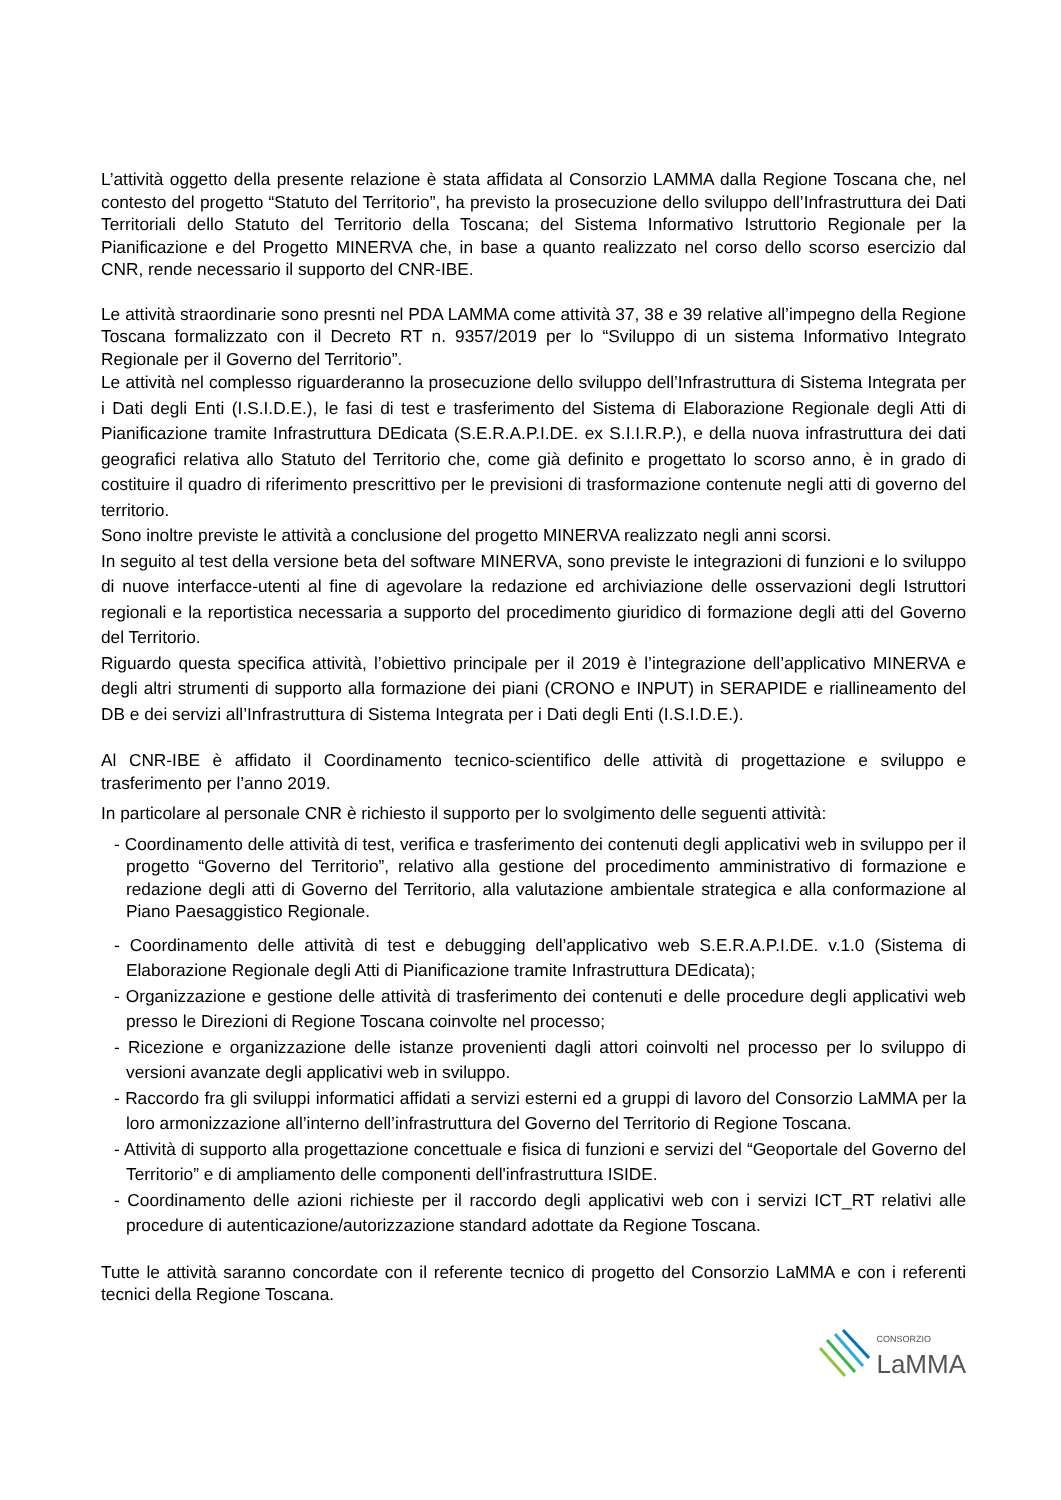L’attività oggetto della presente relazione è stata affidata al Consorzio LAMMA dalla Regione Toscana che, nel contesto del progetto “Statuto del Territorio”, ha previsto la prosecuzione dello sviluppo dell’Infrastruttura dei Dati Territoriali dello Statuto del Territorio della Toscana; del Sistema Informativo Istruttorio Regionale per la Pianificazione e del Progetto MINERVA che, in base a quanto realizzato nel corso dello scorso esercizio dal CNR, rende necessario il supporto del CNR-IBE.
Le attività straordinarie sono presnti nel PDA LAMMA come attività 37, 38 e 39 relative all’impegno della Regione Toscana formalizzato con il Decreto RT n. 9357/2019 per lo “Sviluppo di un sistema Informativo Integrato Regionale per il Governo del Territorio”.
Le attività nel complesso riguarderanno la prosecuzione dello sviluppo dell’Infrastruttura di Sistema Integrata per i Dati degli Enti (I.S.I.D.E.), le fasi di test e trasferimento del Sistema di Elaborazione Regionale degli Atti di Pianificazione tramite Infrastruttura DEdicata (S.E.R.A.P.I.DE. ex S.I.I.R.P.), e della nuova infrastruttura dei dati geografici relativa allo Statuto del Territorio che, come già definito e progettato lo scorso anno, è in grado di costituire il quadro di riferimento prescrittivo per le previsioni di trasformazione contenute negli atti di governo del territorio.
Sono inoltre previste le attività a conclusione del progetto MINERVA realizzato negli anni scorsi.
In seguito al test della versione beta del software MINERVA, sono previste le integrazioni di funzioni e lo sviluppo di nuove interfacce-utenti al fine di agevolare la redazione ed archiviazione delle osservazioni degli Istruttori regionali e la reportistica necessaria a supporto del procedimento giuridico di formazione degli atti del Governo del Territorio.
Riguardo questa specifica attività, l’obiettivo principale per il 2019 è l’integrazione dell’applicativo MINERVA e degli altri strumenti di supporto alla formazione dei piani (CRONO e INPUT) in SERAPIDE e riallineamento del DB e dei servizi all’Infrastruttura di Sistema Integrata per i Dati degli Enti (I.S.I.D.E.).
Al CNR-IBE è affidato il Coordinamento tecnico-scientifico delle attività di progettazione e sviluppo e trasferimento per l’anno 2019.
In particolare al personale CNR è richiesto il supporto per lo svolgimento delle seguenti attività:
- Coordinamento delle attività di test, verifica e trasferimento dei contenuti degli applicativi web in sviluppo per il progetto “Governo del Territorio”, relativo alla gestione del procedimento amministrativo di formazione e redazione degli atti di Governo del Territorio, alla valutazione ambientale strategica e alla conformazione al Piano Paesaggistico Regionale.
- Coordinamento delle attività di test e debugging dell’applicativo web S.E.R.A.P.I.DE. v.1.0 (Sistema di Elaborazione Regionale degli Atti di Pianificazione tramite Infrastruttura DEdicata);
- Organizzazione e gestione delle attività di trasferimento dei contenuti e delle procedure degli applicativi web presso le Direzioni di Regione Toscana coinvolte nel processo;
- Ricezione e organizzazione delle istanze provenienti dagli attori coinvolti nel processo per lo sviluppo di versioni avanzate degli applicativi web in sviluppo.
- Raccordo fra gli sviluppi informatici affidati a servizi esterni ed a gruppi di lavoro del Consorzio LaMMA per la loro armonizzazione all’interno dell’infrastruttura del Governo del Territorio di Regione Toscana.
- Attività di supporto alla progettazione concettuale e fisica di funzioni e servizi del “Geoportale del Governo del Territorio” e di ampliamento delle componenti dell'infrastruttura ISIDE.
- Coordinamento delle azioni richieste per il raccordo degli applicativi web con i servizi ICT_RT relativi alle procedure di autenticazione/autorizzazione standard adottate da Regione Toscana.
Tutte le attività saranno concordate con il referente tecnico di progetto del Consorzio LaMMA e con i referenti tecnici della Regione Toscana.
CONSORZIO
LaMMA